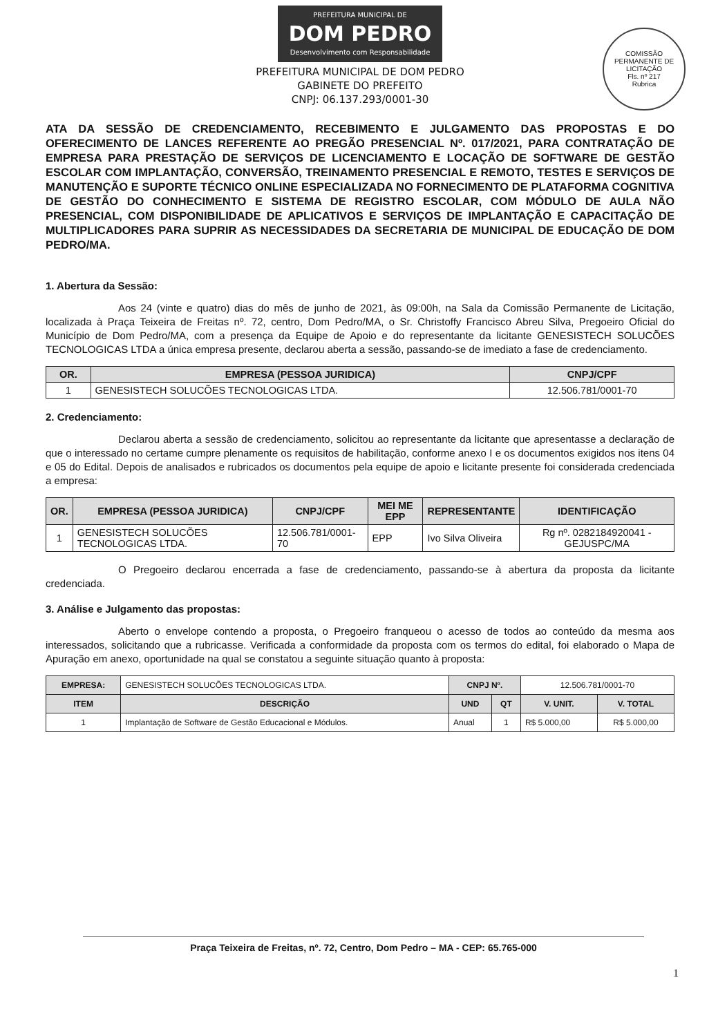PREFEITURA MUNICIPAL DE DOM PEDRO Desenvolvimento com Responsabilidade
PREFEITURA MUNICIPAL DE DOM PEDRO
GABINETE DO PREFEITO
CNPJ: 06.137.293/0001-30
COMISSÃO PERMANENTE DE LICITAÇÃO
Fls. nº 217
Rubrica
ATA DA SESSÃO DE CREDENCIAMENTO, RECEBIMENTO E JULGAMENTO DAS PROPOSTAS E DO OFERECIMENTO DE LANCES REFERENTE AO PREGÃO PRESENCIAL Nº. 017/2021, PARA CONTRATAÇÃO DE EMPRESA PARA PRESTAÇÃO DE SERVIÇOS DE LICENCIAMENTO E LOCAÇÃO DE SOFTWARE DE GESTÃO ESCOLAR COM IMPLANTAÇÃO, CONVERSÃO, TREINAMENTO PRESENCIAL E REMOTO, TESTES E SERVIÇOS DE MANUTENÇÃO E SUPORTE TÉCNICO ONLINE ESPECIALIZADA NO FORNECIMENTO DE PLATAFORMA COGNITIVA DE GESTÃO DO CONHECIMENTO E SISTEMA DE REGISTRO ESCOLAR, COM MÓDULO DE AULA NÃO PRESENCIAL, COM DISPONIBILIDADE DE APLICATIVOS E SERVIÇOS DE IMPLANTAÇÃO E CAPACITAÇÃO DE MULTIPLICADORES PARA SUPRIR AS NECESSIDADES DA SECRETARIA DE MUNICIPAL DE EDUCAÇÃO DE DOM PEDRO/MA.
1. Abertura da Sessão:
Aos 24 (vinte e quatro) dias do mês de junho de 2021, às 09:00h, na Sala da Comissão Permanente de Licitação, localizada à Praça Teixeira de Freitas nº. 72, centro, Dom Pedro/MA, o Sr. Christoffy Francisco Abreu Silva, Pregoeiro Oficial do Município de Dom Pedro/MA, com a presença da Equipe de Apoio e do representante da licitante GENESISTECH SOLUCÕES TECNOLOGICAS LTDA a única empresa presente, declarou aberta a sessão, passando-se de imediato a fase de credenciamento.
| OR. | EMPRESA (PESSOA JURIDICA) | CNPJ/CPF |
| --- | --- | --- |
| 1 | GENESISTECH SOLUCÕES TECNOLOGICAS LTDA. | 12.506.781/0001-70 |
2. Credenciamento:
Declarou aberta a sessão de credenciamento, solicitou ao representante da licitante que apresentasse a declaração de que o interessado no certame cumpre plenamente os requisitos de habilitação, conforme anexo I e os documentos exigidos nos itens 04 e 05 do Edital. Depois de analisados e rubricados os documentos pela equipe de apoio e licitante presente foi considerada credenciada a empresa:
| OR. | EMPRESA (PESSOA JURIDICA) | CNPJ/CPF | MEI ME EPP | REPRESENTANTE | IDENTIFICAÇÃO |
| --- | --- | --- | --- | --- | --- |
| 1 | GENESISTECH SOLUCÕES TECNOLOGICAS LTDA. | 12.506.781/0001-70 | EPP | Ivo Silva Oliveira | Rg nº. 0282184920041 - GEJUSPC/MA |
O Pregoeiro declarou encerrada a fase de credenciamento, passando-se à abertura da proposta da licitante credenciada.
3. Análise e Julgamento das propostas:
Aberto o envelope contendo a proposta, o Pregoeiro franqueou o acesso de todos ao conteúdo da mesma aos interessados, solicitando que a rubricasse. Verificada a conformidade da proposta com os termos do edital, foi elaborado o Mapa de Apuração em anexo, oportunidade na qual se constatou a seguinte situação quanto à proposta:
| EMPRESA: | GENESISTECH SOLUCÕES TECNOLOGICAS LTDA. | CNPJ Nº. | | 12.506.781/0001-70 | |
| ITEM | DESCRIÇÃO | UND | QT | V. UNIT. | V. TOTAL |
| 1 | Implantação de Software de Gestão Educacional e Módulos. | Anual | 1 | R$ 5.000,00 | R$ 5.000,00 |
Praça Teixeira de Freitas, nº. 72, Centro, Dom Pedro – MA - CEP: 65.765-000
1